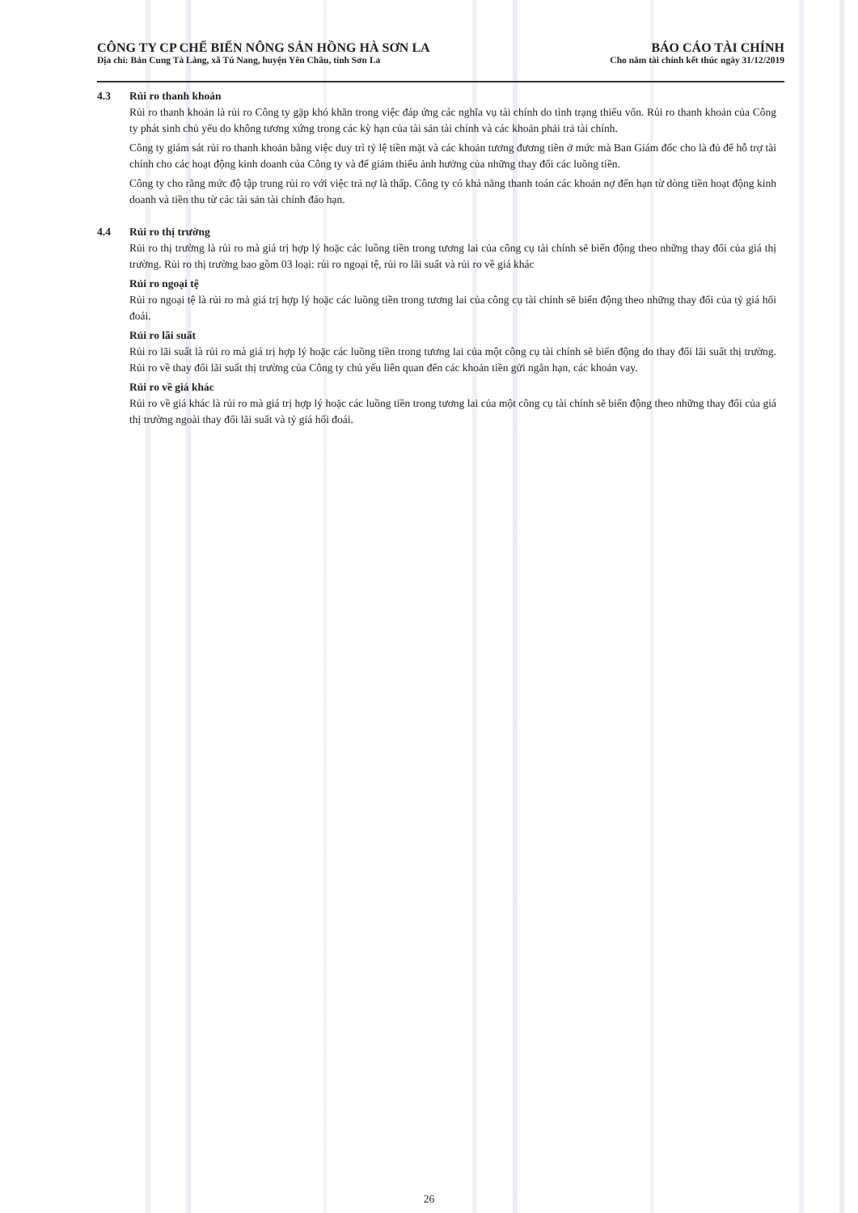CÔNG TY CP CHẾ BIẾN NÔNG SẢN HỒNG HÀ SƠN LA
Địa chỉ: Bản Cung Tà Làng, xã Tú Nang, huyện Yên Châu, tỉnh Sơn La
BÁO CÁO TÀI CHÍNH
Cho năm tài chính kết thúc ngày 31/12/2019
4.3 Rủi ro thanh khoản
Rủi ro thanh khoản là rủi ro Công ty gặp khó khăn trong việc đáp ứng các nghĩa vụ tài chính do tình trạng thiếu vốn. Rủi ro thanh khoản của Công ty phát sinh chủ yếu do không tương xứng trong các kỳ hạn của tài sản tài chính và các khoản phải trả tài chính.
Công ty giám sát rủi ro thanh khoản bằng việc duy trì tỷ lệ tiền mặt và các khoản tương đương tiền ở mức mà Ban Giám đốc cho là đủ để hỗ trợ tài chính cho các hoạt động kinh doanh của Công ty và để giảm thiểu ảnh hưởng của những thay đổi các luồng tiền.
Công ty cho rằng mức độ tập trung rủi ro với việc trả nợ là thấp. Công ty có khả năng thanh toán các khoản nợ đến hạn từ dòng tiền hoạt động kinh doanh và tiền thu từ các tài sản tài chính đáo hạn.
4.4 Rủi ro thị trường
Rủi ro thị trường là rủi ro mà giá trị hợp lý hoặc các luồng tiền trong tương lai của công cụ tài chính sẽ biến động theo những thay đổi của giá thị trường. Rủi ro thị trường bao gồm 03 loại: rủi ro ngoại tệ, rủi ro lãi suất và rủi ro về giá khác
Rủi ro ngoại tệ
Rủi ro ngoại tệ là rủi ro mà giá trị hợp lý hoặc các luồng tiền trong tương lai của công cụ tài chính sẽ biến động theo những thay đổi của tỷ giá hối đoái.
Rủi ro lãi suất
Rủi ro lãi suất là rủi ro mà giá trị hợp lý hoặc các luồng tiền trong tương lai của một công cụ tài chính sẽ biến động do thay đổi lãi suất thị trường. Rủi ro về thay đổi lãi suất thị trường của Công ty chủ yếu liên quan đến các khoản tiền gửi ngắn hạn, các khoản vay.
Rủi ro về giá khác
Rủi ro về giá khác là rủi ro mà giá trị hợp lý hoặc các luồng tiền trong tương lai của một công cụ tài chính sẽ biến động theo những thay đổi của giá thị trường ngoài thay đổi lãi suất và tỷ giá hối đoái.
26